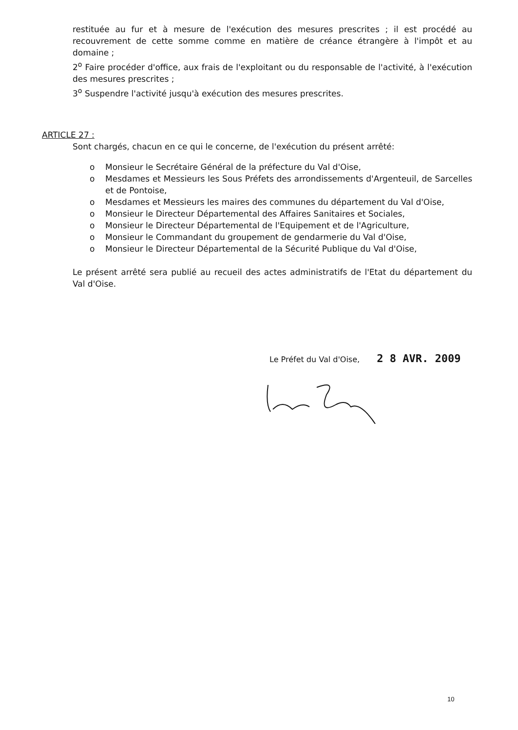restituée au fur et à mesure de l'exécution des mesures prescrites ; il est procédé au recouvrement de cette somme comme en matière de créance étrangère à l'impôt et au domaine ;
2<sup>o</sup> Faire procéder d'office, aux frais de l'exploitant ou du responsable de l'activité, à l'exécution des mesures prescrites ;
3<sup>o</sup> Suspendre l'activité jusqu'à exécution des mesures prescrites.
ARTICLE 27 :
Sont chargés, chacun en ce qui le concerne, de l'exécution du présent arrêté:
o Monsieur le Secrétaire Général de la préfecture du Val d'Oise,
o Mesdames et Messieurs les Sous Préfets des arrondissements d'Argenteuil, de Sarcelles et de Pontoise,
o Mesdames et Messieurs les maires des communes du département du Val d'Oise,
o Monsieur le Directeur Départemental des Affaires Sanitaires et Sociales,
o Monsieur le Directeur Départemental de l'Equipement et de l'Agriculture,
o Monsieur le Commandant du groupement de gendarmerie du Val d'Oise,
o Monsieur le Directeur Départemental de la Sécurité Publique du Val d'Oise,
Le présent arrêté sera publié au recueil des actes administratifs de l'Etat du département du Val d'Oise.
Le Préfet du Val d'Oise, 2 8 AVR. 2009
10